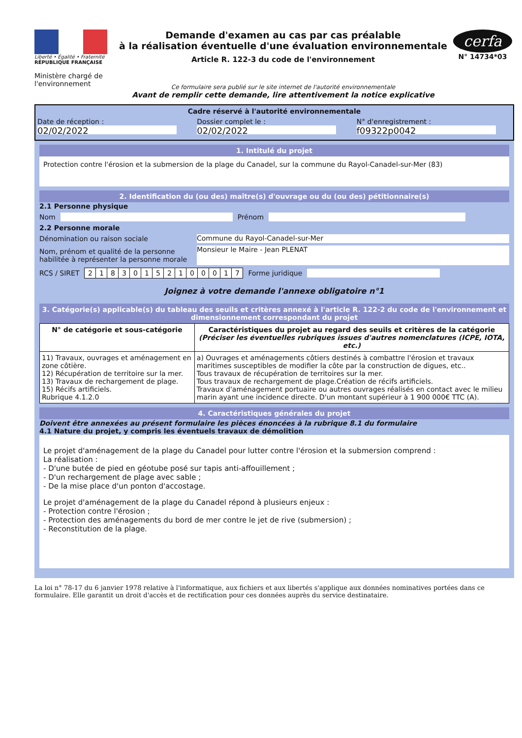Liberté • Égalité • Fraternité
RÉPUBLIQUE FRANÇAISE
Ministère chargé de l'environnement
Demande d'examen au cas par cas préalable
à la réalisation éventuelle d'une évaluation environnementale
Article R. 122-3 du code de l'environnement
Ce formulaire sera publié sur le site internet de l'autorité environnementale
Avant de remplir cette demande, lire attentivement la notice explicative
cerfa
N° 14734*03
Cadre réservé à l'autorité environnementale
Date de réception :
02/02/2022
Dossier complet le :
02/02/2022
N° d'enregistrement :
f09322p0042
1. Intitulé du projet
Protection contre l'érosion et la submersion de la plage du Canadel, sur la commune du Rayol-Canadel-sur-Mer (83)
2. Identification du (ou des) maître(s) d'ouvrage ou du (ou des) pétitionnaire(s)
2.1 Personne physique
Nom Prénom
2.2 Personne morale
Dénomination ou raison sociale Commune du Rayol-Canadel-sur-Mer
Nom, prénom et qualité de la personne habilitée à représenter la personne morale Monsieur le Maire - Jean PLENAT
RCS / SIRET
| 2 | 1 | 8 | 3 | 0 | 1 | 5 | 2 | 1 | 0 | 0 | 0 | 1 | 7 |
Forme juridique
Joignez à votre demande l'annexe obligatoire n°1
3. Catégorie(s) applicable(s) du tableau des seuils et critères annexé à l'article R. 122-2 du code de l'environnement et dimensionnement correspondant du projet
| N° de catégorie et sous-catégorie | Caractéristiques du projet au regard des seuils et critères de la catégorie (Préciser les éventuelles rubriques issues d'autres nomenclatures (ICPE, IOTA, etc.) |
| --- | --- |
| 11) Travaux, ouvrages et aménagement en zone côtière. 12) Récupération de territoire sur la mer. 13) Travaux de rechargement de plage. 15) Récifs artificiels. Rubrique 4.1.2.0 | a) Ouvrages et aménagements côtiers destinés à combattre l'érosion et travaux maritimes susceptibles de modifier la côte par la construction de digues, etc.. Tous travaux de récupération de territoires sur la mer. Tous travaux de rechargement de plage.Création de récifs artificiels. Travaux d'aménagement portuaire ou autres ouvrages réalisés en contact avec le milieu marin ayant une incidence directe. D'un montant supérieur à 1 900 000€ TTC (A). |
4. Caractéristiques générales du projet
Doivent être annexées au présent formulaire les pièces énoncées à la rubrique 8.1 du formulaire
4.1 Nature du projet, y compris les éventuels travaux de démolition
Le projet d'aménagement de la plage du Canadel pour lutter contre l'érosion et la submersion comprend :
La réalisation :
- D'une butée de pied en géotube posé sur tapis anti-affouillement ;
- D'un rechargement de plage avec sable ;
- De la mise place d'un ponton d'accostage.
Le projet d'aménagement de la plage du Canadel répond à plusieurs enjeux :
- Protection contre l'érosion ;
- Protection des aménagements du bord de mer contre le jet de rive (submersion) ;
- Reconstitution de la plage.
La loi n° 78-17 du 6 janvier 1978 relative à l'informatique, aux fichiers et aux libertés s'applique aux données nominatives portées dans ce formulaire. Elle garantit un droit d'accès et de rectification pour ces données auprès du service destinataire.